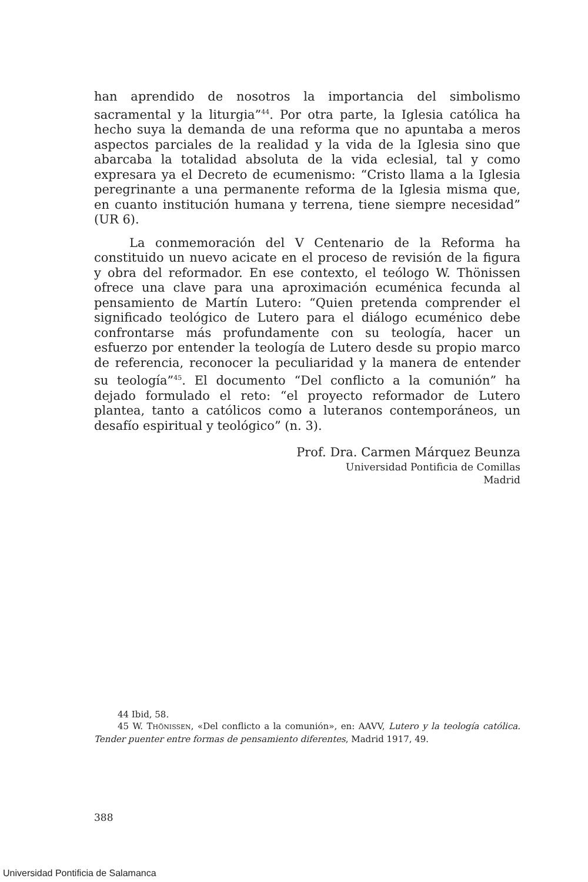han aprendido de nosotros la importancia del simbolismo sacramental y la liturgia”<sup>44</sup>. Por otra parte, la Iglesia católica ha hecho suya la demanda de una reforma que no apuntaba a meros aspectos parciales de la realidad y la vida de la Iglesia sino que abarcaba la totalidad absoluta de la vida eclesial, tal y como expresara ya el Decreto de ecumenismo: “Cristo llama a la Iglesia peregrinante a una permanente reforma de la Iglesia misma que, en cuanto institución humana y terrena, tiene siempre necesidad” (UR 6).
La conmemoración del V Centenario de la Reforma ha constituido un nuevo acicate en el proceso de revisión de la figura y obra del reformador. En ese contexto, el teólogo W. Thönissen ofrece una clave para una aproximación ecuménica fecunda al pensamiento de Martín Lutero: “Quien pretenda comprender el significado teológico de Lutero para el diálogo ecuménico debe confrontarse más profundamente con su teología, hacer un esfuerzo por entender la teología de Lutero desde su propio marco de referencia, reconocer la peculiaridad y la manera de entender su teología”<sup>45</sup>. El documento “Del conflicto a la comunión” ha dejado formulado el reto: “el proyecto reformador de Lutero plantea, tanto a católicos como a luteranos contemporáneos, un desafío espiritual y teológico” (n. 3).
Prof. Dra. Carmen Márquez Beunza
Universidad Pontificia de Comillas
Madrid
44 Ibid, 58.
45 W. THÖNISSEN, «Del conflicto a la comunión», en: AAVV, Lutero y la teología católica. Tender puenter entre formas de pensamiento diferentes, Madrid 1917, 49.
388
Universidad Pontificia de Salamanca